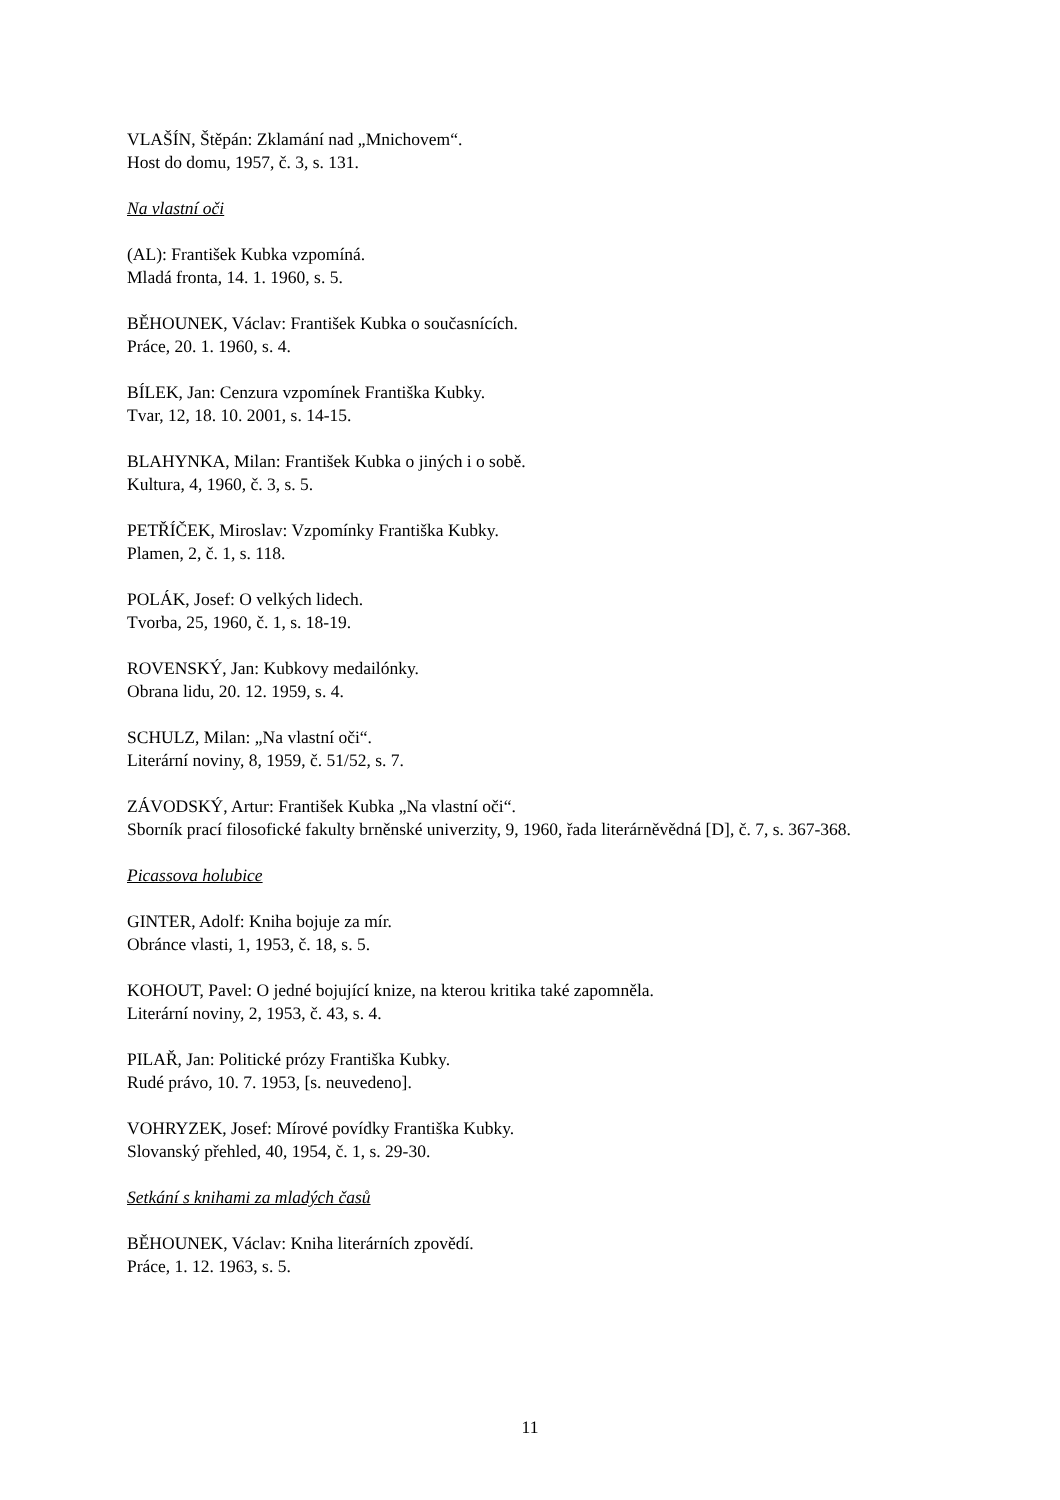VLAŠÍN, Štěpán: Zklamání nad „Mnichovem“.
Host do domu, 1957, č. 3, s. 131.
Na vlastní oči
(AL): František Kubka vzpomíná.
Mladá fronta, 14. 1. 1960, s. 5.
BĚHOUNEK, Václav: František Kubka o současnících.
Práce, 20. 1. 1960, s. 4.
BÍLEK, Jan: Cenzura vzpomínek Františka Kubky.
Tvar, 12, 18. 10. 2001, s. 14-15.
BLAHYNKA, Milan: František Kubka o jiných i o sobě.
Kultura, 4, 1960, č. 3, s. 5.
PETŘÍČEK, Miroslav: Vzpomínky Františka Kubky.
Plamen, 2, č. 1, s. 118.
POLÁK, Josef: O velkých lidech.
Tvorba, 25, 1960, č. 1, s. 18-19.
ROVENSKÝ, Jan: Kubkovy medailónky.
Obrana lidu, 20. 12. 1959, s. 4.
SCHULZ, Milan: „Na vlastní oči“.
Literární noviny, 8, 1959, č. 51/52, s. 7.
ZÁVODSKÝ, Artur: František Kubka „Na vlastní oči“.
Sborník prací filosofické fakulty brněnské univerzity, 9, 1960, řada literárněvědná [D], č. 7, s. 367-368.
Picassova holubice
GINTER, Adolf: Kniha bojuje za mír.
Obránce vlasti, 1, 1953, č. 18, s. 5.
KOHOUT, Pavel: O jedné bojující knize, na kterou kritika také zapomněla.
Literární noviny, 2, 1953, č. 43, s. 4.
PILAŘ, Jan: Politické prózy Františka Kubky.
Rudé právo, 10. 7. 1953, [s. neuvedeno].
VOHRYZEK, Josef: Mírové povídky Františka Kubky.
Slovanský přehled, 40, 1954, č. 1, s. 29-30.
Setkání s knihami za mladých časů
BĚHOUNEK, Václav: Kniha literárních zpovědí.
Práce, 1. 12. 1963, s. 5.
11